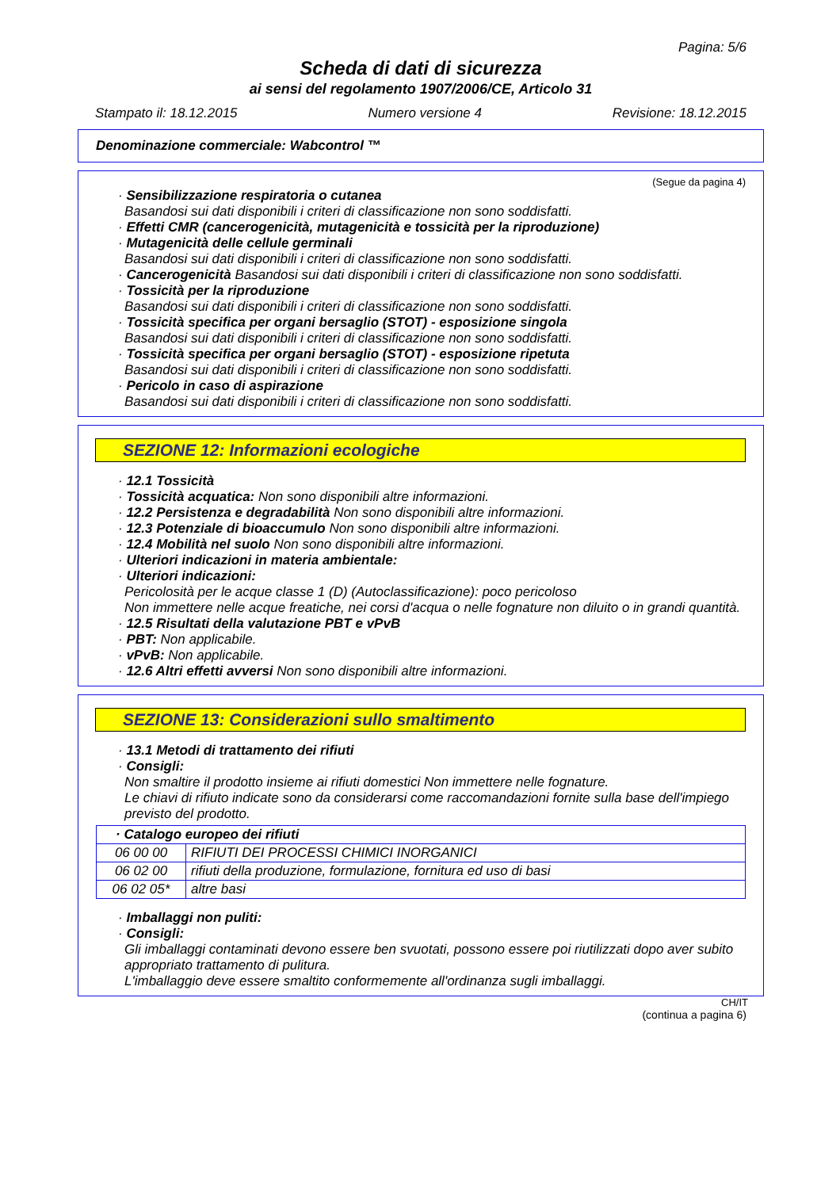Pagina: 5/6
Scheda di dati di sicurezza
ai sensi del regolamento 1907/2006/CE, Articolo 31
Stampato il: 18.12.2015 Numero versione 4 Revisione: 18.12.2015
Denominazione commerciale: Wabcontrol ™
(Segue da pagina 4)
· Sensibilizzazione respiratoria o cutanea
Basandosi sui dati disponibili i criteri di classificazione non sono soddisfatti.
· Effetti CMR (cancerogenicità, mutagenicità e tossicità per la riproduzione)
· Mutagenicità delle cellule germinali
Basandosi sui dati disponibili i criteri di classificazione non sono soddisfatti.
· Cancerogenicità Basandosi sui dati disponibili i criteri di classificazione non sono soddisfatti.
· Tossicità per la riproduzione
Basandosi sui dati disponibili i criteri di classificazione non sono soddisfatti.
· Tossicità specifica per organi bersaglio (STOT) - esposizione singola
Basandosi sui dati disponibili i criteri di classificazione non sono soddisfatti.
· Tossicità specifica per organi bersaglio (STOT) - esposizione ripetuta
Basandosi sui dati disponibili i criteri di classificazione non sono soddisfatti.
· Pericolo in caso di aspirazione
Basandosi sui dati disponibili i criteri di classificazione non sono soddisfatti.
SEZIONE 12: Informazioni ecologiche
· 12.1 Tossicità
· Tossicità acquatica: Non sono disponibili altre informazioni.
· 12.2 Persistenza e degradabilità Non sono disponibili altre informazioni.
· 12.3 Potenziale di bioaccumulo Non sono disponibili altre informazioni.
· 12.4 Mobilità nel suolo Non sono disponibili altre informazioni.
· Ulteriori indicazioni in materia ambientale:
· Ulteriori indicazioni:
Pericolosità per le acque classe 1 (D) (Autoclassificazione): poco pericoloso
Non immettere nelle acque freatiche, nei corsi d'acqua o nelle fognature non diluito o in grandi quantità.
· 12.5 Risultati della valutazione PBT e vPvB
· PBT: Non applicabile.
· vPvB: Non applicabile.
· 12.6 Altri effetti avversi Non sono disponibili altre informazioni.
SEZIONE 13: Considerazioni sullo smaltimento
· 13.1 Metodi di trattamento dei rifiuti
· Consigli:
Non smaltire il prodotto insieme ai rifiuti domestici Non immettere nelle fognature.
Le chiavi di rifiuto indicate sono da considerarsi come raccomandazioni fornite sulla base dell'impiego previsto del prodotto.
| · Catalogo europeo dei rifiuti | |
| --- | --- |
| 06 00 00 | RIFIUTI DEI PROCESSI CHIMICI INORGANICI |
| 06 02 00 | rifiuti della produzione, formulazione, fornitura ed uso di basi |
| 06 02 05* | altre basi |
· Imballaggi non puliti:
· Consigli:
Gli imballaggi contaminati devono essere ben svuotati, possono essere poi riutilizzati dopo aver subito appropriato trattamento di pulitura.
L'imballaggio deve essere smaltito conformemente all'ordinanza sugli imballaggi.
CH/IT
(continua a pagina 6)